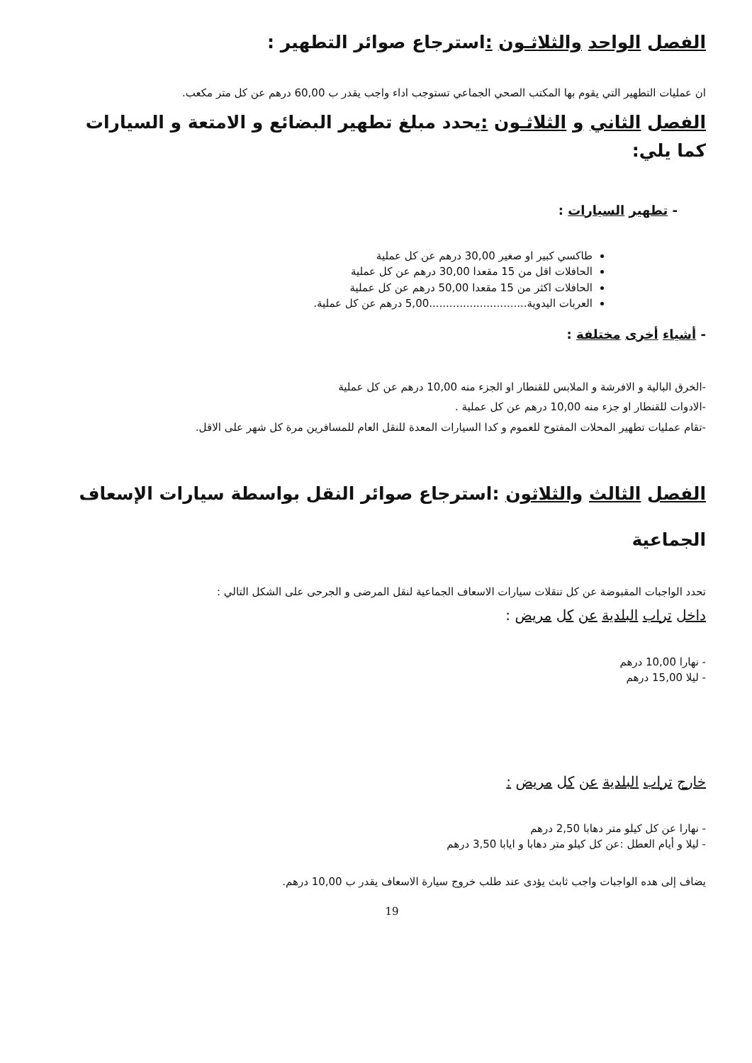الفصل الواحد والثلاثـون : استرجاع صوائر التطهير :
ان عمليات التطهير التي يقوم بها المكتب الصحي الجماعي تستوجب اداء واجب يقدر ب 60,00 درهم عن كل متر مكعب.
الفصل الثاني و الثلاثـون : يحدد مبلغ تطهير البضائع و الامتعة و السيارات كما يلي:
- تطهير السيارات :
طاكسي كبير او صغير 30,00 درهم عن كل عملية
الحافلات اقل من 15 مقعدا 30,00 درهم عن كل عملية
الحافلات اكثر من 15 مقعدا 50,00 درهم عن كل عملية
العربات اليدوية.............................5,00 درهم عن كل عملية.
- أشياء أخرى مختلفة :
-الخرق البالية و الافرشة و الملابس للقنطار او الجزء منه 10,00 درهم عن كل عملية
-الادوات للقنطار او جزء منه 10,00 درهم عن كل عملية .
-تقام عمليات تطهير المحلات المفتوح للعموم و كدا السيارات المعدة للنقل العام للمسافرين مرة كل شهر على الاقل.
الفصل الثالث والثلاثون :استرجاع صوائر النقل بواسطة سيارات الإسعاف الجماعية
تحدد الواجبات المقبوضة عن كل تنقلات سيارات الاسعاف الجماعية لنقل المرضى و الجرحى على الشكل التالي :
داخل تراب البلدية عن كل مريض :
- نهارا 10,00 درهم
- ليلا 15,00 درهم
خارج تراب البلدية عن كل مريض :
- نهارا عن كل كيلو متر دهابا 2,50 درهم
- ليلا و أيام العطل :عن كل كيلو متر دهابا و ايابا 3,50 درهم
يضاف إلى هده الواجبات واجب ثابث يؤدى عند طلب خروج سيارة الاسعاف يقدر ب 10,00 درهم.
19